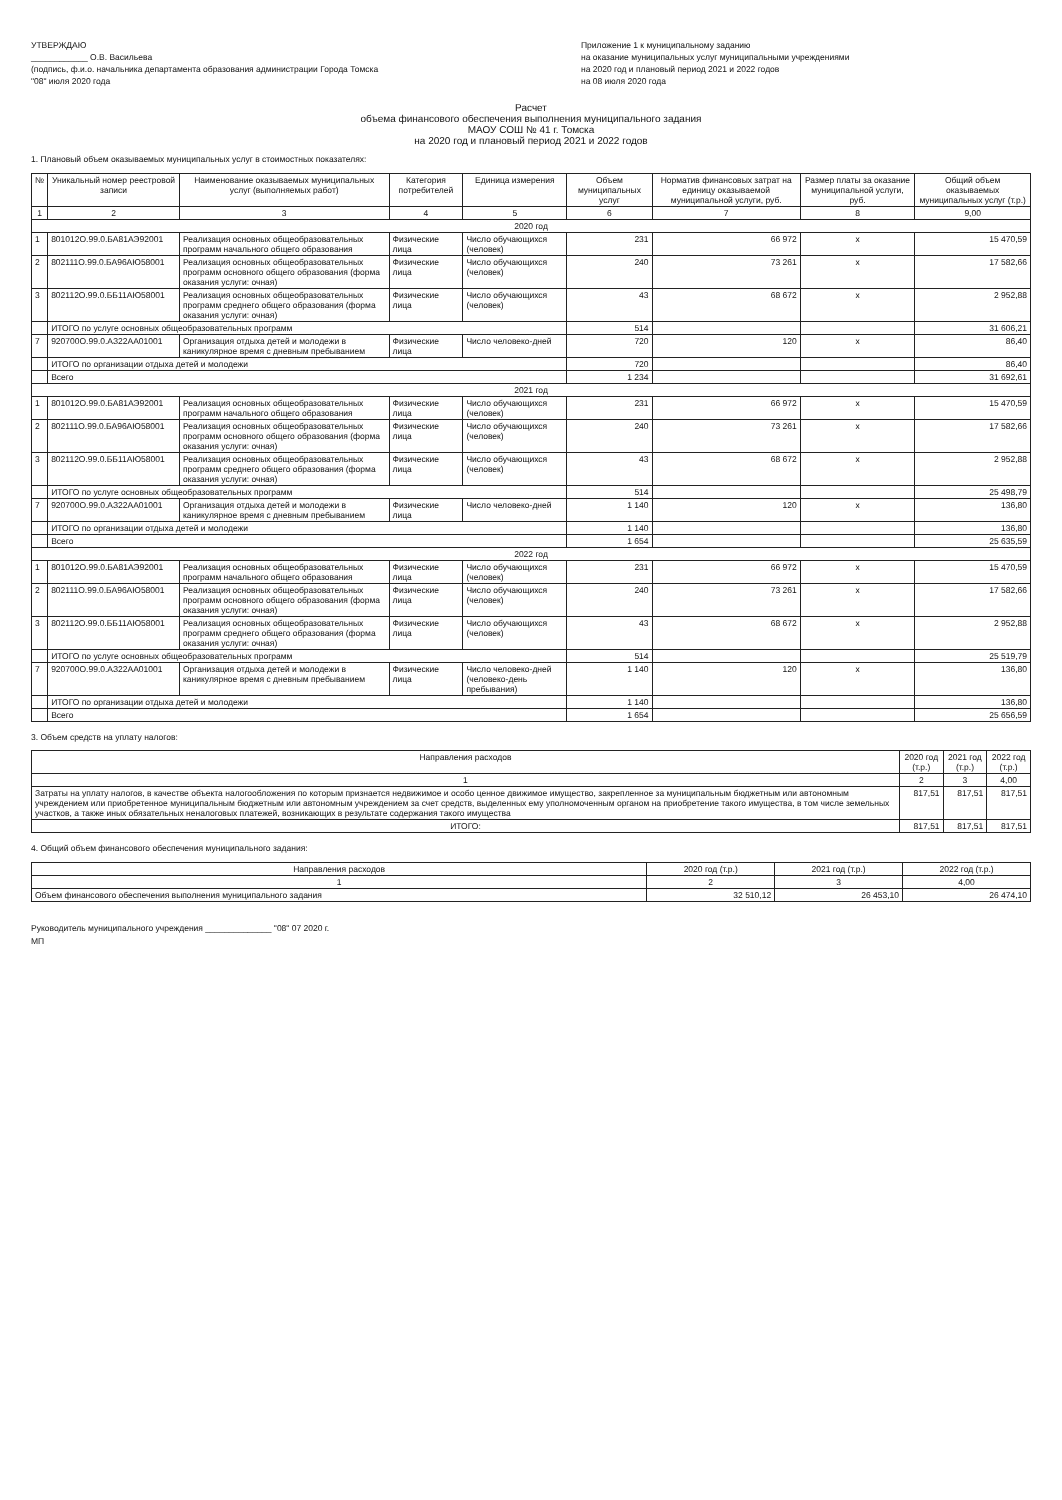УТВЕРЖДАЮ
____________ О.В. Васильева
(подпись, ф.и.о. начальника департамента образования администрации Города Томска
"08" июля 2020 года
Приложение 1 к муниципальному заданию
на оказание муниципальных услуг муниципальными учреждениями
на 2020 год и плановый период 2021 и 2022 годов
на 08 июля 2020 года
Расчет
объема финансового обеспечения выполнения муниципального задания
МАОУ СОШ № 41 г. Томска
на 2020 год и плановый период 2021 и 2022 годов
1. Плановый объем оказываемых муниципальных услуг в стоимостных показателях:
| № | Уникальный номер реестровой записи | Наименование оказываемых муниципальных услуг (выполняемых работ) | Категория потребителей | Единица измерения | Объем муниципальных услуг | Норматив финансовых затрат на единицу оказываемой муниципальной услуги, руб. | Размер платы за оказание муниципальной услуги, руб. | Общий объем оказываемых муниципальных услуг (т.р.) |
| --- | --- | --- | --- | --- | --- | --- | --- | --- |
| 1 | 2 | 3 | 4 | 5 | 6 | 7 | 8 | 9,00 |
| 2020 год | | | | | | | | |
| 1 | 801012О.99.0.БА81АЭ92001 | Реализация основных общеобразовательных программ начального общего образования | Физические лица | Число обучающихся (человек) | 231 | 66 972 | х | 15 470,59 |
| 2 | 802111О.99.0.БА96АЮ58001 | Реализация основных общеобразовательных программ основного общего образования (форма оказания услуги: очная) | Физические лица | Число обучающихся (человек) | 240 | 73 261 | х | 17 582,66 |
| 3 | 802112О.99.0.ББ11АЮ58001 | Реализация основных общеобразовательных программ среднего общего образования (форма оказания услуги: очная) | Физические лица | Число обучающихся (человек) | 43 | 68 672 | х | 2 952,88 |
| | ИТОГО по услуге основных общеобразовательных программ | | | | 514 | | | 31 606,21 |
| 7 | 920700О.99.0.АЗ22АА01001 | Организация отдыха детей и молодежи в каникулярное время с дневным пребыванием | Физические лица | Число человеко-дней | 720 | 120 | х | 86,40 |
| | ИТОГО по организации отдыха детей и молодежи | | | | 720 | | | 86,40 |
| | Всего | | | | 1 234 | | | 31 692,61 |
| 2021 год | | | | | | | | |
| 1 | 801012О.99.0.БА81АЭ92001 | Реализация основных общеобразовательных программ начального общего образования | Физические лица | Число обучающихся (человек) | 231 | 66 972 | х | 15 470,59 |
| 2 | 802111О.99.0.БА96АЮ58001 | Реализация основных общеобразовательных программ основного общего образования (форма оказания услуги: очная) | Физические лица | Число обучающихся (человек) | 240 | 73 261 | х | 17 582,66 |
| 3 | 802112О.99.0.ББ11АЮ58001 | Реализация основных общеобразовательных программ среднего общего образования (форма оказания услуги: очная) | Физические лица | Число обучающихся (человек) | 43 | 68 672 | х | 2 952,88 |
| | ИТОГО по услуге основных общеобразовательных программ | | | | 514 | | | 25 498,79 |
| 7 | 920700О.99.0.АЗ22АА01001 | Организация отдыха детей и молодежи в каникулярное время с дневным пребыванием | Физические лица | Число человеко-дней | 1 140 | 120 | х | 136,80 |
| | ИТОГО по организации отдыха детей и молодежи | | | | 1 140 | | | 136,80 |
| | Всего | | | | 1 654 | | | 25 635,59 |
| 2022 год | | | | | | | | |
| 1 | 801012О.99.0.БА81АЭ92001 | Реализация основных общеобразовательных программ начального общего образования | Физические лица | Число обучающихся (человек) | 231 | 66 972 | х | 15 470,59 |
| 2 | 802111О.99.0.БА96АЮ58001 | Реализация основных общеобразовательных программ основного общего образования (форма оказания услуги: очная) | Физические лица | Число обучающихся (человек) | 240 | 73 261 | х | 17 582,66 |
| 3 | 802112О.99.0.ББ11АЮ58001 | Реализация основных общеобразовательных программ среднего общего образования (форма оказания услуги: очная) | Физические лица | Число обучающихся (человек) | 43 | 68 672 | х | 2 952,88 |
| | ИТОГО по услуге основных общеобразовательных программ | | | | 514 | | | 25 519,79 |
| 7 | 920700О.99.0.АЗ22АА01001 | Организация отдыха детей и молодежи в каникулярное время с дневным пребыванием | Физические лица | Число человеко-дней (человеко-день пребывания) | 1 140 | 120 | х | 136,80 |
| | ИТОГО по организации отдыха детей и молодежи | | | | 1 140 | | | 136,80 |
| | Всего | | | | 1 654 | | | 25 656,59 |
3. Объем средств на уплату налогов:
| Направления расходов | 2020 год (т.р.) | 2021 год (т.р.) | 2022 год (т.р.) |
| --- | --- | --- | --- |
| 1 | 2 | 3 | 4,00 |
| Затраты на уплату налогов, в качестве объекта налогообложения по которым признается недвижимое и особо ценное движимое имущество, закрепленное за муниципальным бюджетным или автономным учреждением или приобретенное муниципальным бюджетным или автономным учреждением за счет средств, выделенных ему уполномоченным органом на приобретение такого имущества, в том числе земельных участков, а также иных обязательных неналоговых платежей, возникающих в результате содержания такого имущества | 817,51 | 817,51 | 817,51 |
| ИТОГО: | 817,51 | 817,51 | 817,51 |
4. Общий объем финансового обеспечения муниципального задания:
| Направления расходов | 2020 год (т.р.) | 2021 год (т.р.) | 2022 год (т.р.) |
| --- | --- | --- | --- |
| 1 | 2 | 3 | 4,00 |
| Объем финансового обеспечения выполнения муниципального задания | 32 510,12 | 26 453,10 | 26 474,10 |
Руководитель муниципального учреждения ______________ "08" 07 2020 г.
МП